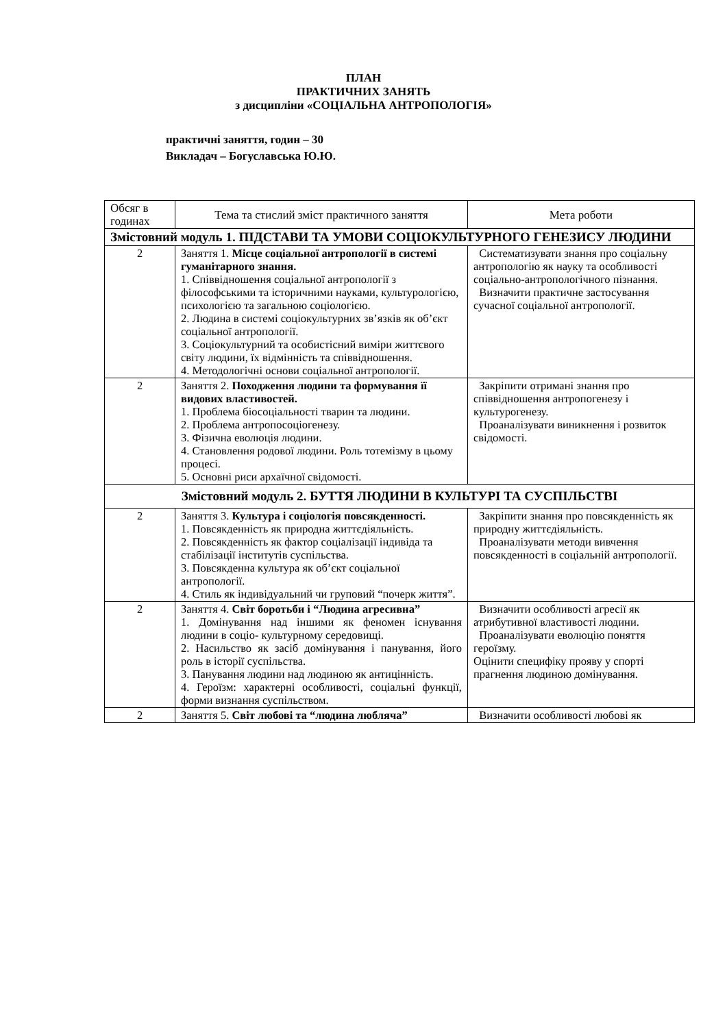ПЛАН
ПРАКТИЧНИХ ЗАНЯТЬ
з дисципліни «СОЦІАЛЬНА АНТРОПОЛОГІЯ»
практичні заняття, годин – 30
Викладач – Богуславська Ю.Ю.
| Обсяг в годинах | Тема та стислий зміст практичного заняття | Мета роботи |
| Змістовний модуль 1. ПІДСТАВИ ТА УМОВИ СОЦІОКУЛЬТУРНОГО ГЕНЕЗИСУ ЛЮДИНИ | | |
| 2 | Заняття 1. Місце соціальної антропології в системі гуманітарного знання. 1. Співвідношення соціальної антропології з філософськими та історичними науками, культурологією, психологією та загальною соціологією. 2. Людина в системі соціокультурних зв’язків як об’єкт соціальної антропології. 3. Соціокультурний та особистісний виміри життєвого світу людини, їх відмінність та співвідношення. 4. Методологічні основи соціальної антропології. | Систематизувати знання про соціальну антропологію як науку та особливості соціально-антропологічного пізнання. Визначити практичне застосування сучасної соціальної антропології. |
| 2 | Заняття 2. Походження людини та формування її видових властивостей. 1. Проблема біосоціальності тварин та людини. 2. Проблема антропосоціогенезу. 3. Фізична еволюція людини. 4. Становлення родової людини. Роль тотемізму в цьому процесі. 5. Основні риси архаїчної свідомості. | Закріпити отримані знання про співвідношення антропогенезу і культурогенезу. Проаналізувати виникнення і розвиток свідомості. |
| Змістовний модуль 2. БУТТЯ ЛЮДИНИ В КУЛЬТУРІ ТА СУСПІЛЬСТВІ | | |
| 2 | Заняття 3. Культура і соціологія повсякденності. 1. Повсякденність як природна життєдіяльність. 2. Повсякденність як фактор соціалізації індивіда та стабілізації інститутів суспільства. 3. Повсякденна культура як об’єкт соціальної антропології. 4. Стиль як індивідуальний чи груповий “почерк життя”. | Закріпити знання про повсякденність як природну життєдіяльність. Проаналізувати методи вивчення повсякденності в соціальній антропології. |
| 2 | Заняття 4. Світ боротьби і “Людина агресивна” 1. Домінування над іншими як феномен існування людини в соціо- культурному середовищі. 2. Насильство як засіб домінування і панування, його роль в історії суспільства. 3. Панування людини над людиною як антицінність. 4. Героїзм: характерні особливості, соціальні функції, форми визнання суспільством. | Визначити особливості агресії як атрибутивної властивості людини. Проаналізувати еволюцію поняття героїзму. Оцінити специфіку прояву у спорті прагнення людиною домінування. |
| 2 | Заняття 5. Світ любові та “людина любляча” | Визначити особливості любові як |